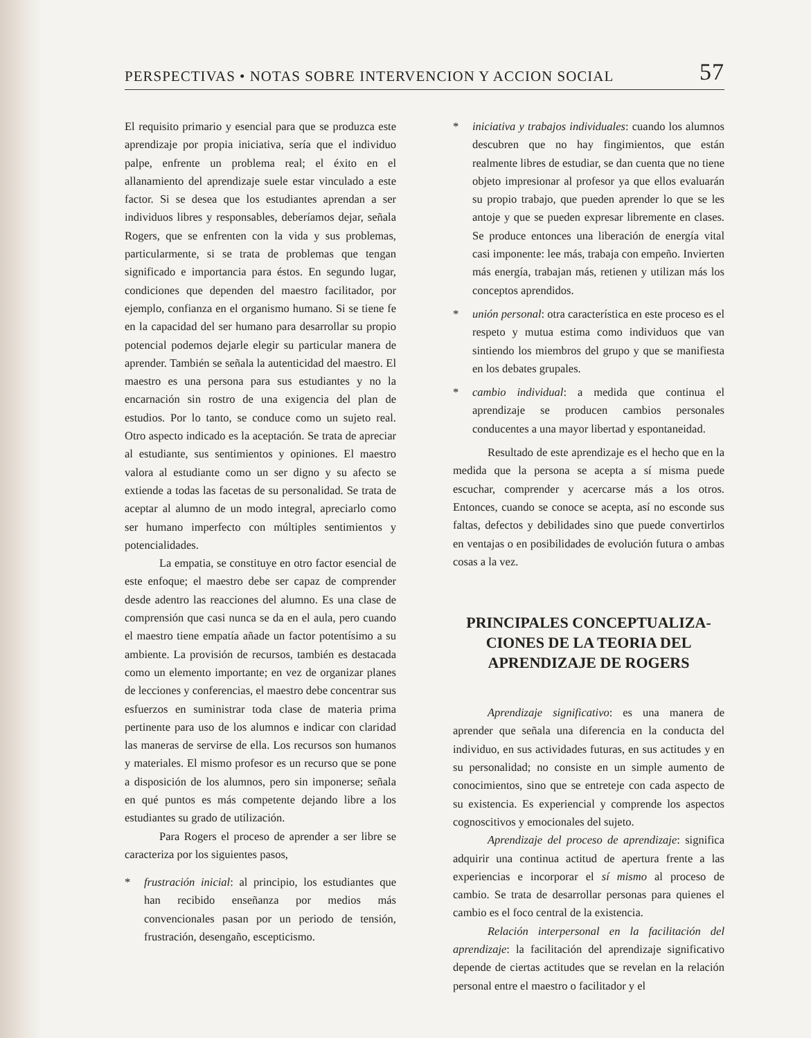PERSPECTIVAS • NOTAS SOBRE INTERVENCION Y ACCION SOCIAL 57
El requisito primario y esencial para que se produzca este aprendizaje por propia iniciativa, sería que el individuo palpe, enfrente un problema real; el éxito en el allanamiento del aprendizaje suele estar vinculado a este factor. Si se desea que los estudiantes aprendan a ser individuos libres y responsables, deberíamos dejar, señala Rogers, que se enfrenten con la vida y sus problemas, particularmente, si se trata de problemas que tengan significado e importancia para éstos. En segundo lugar, condiciones que dependen del maestro facilitador, por ejemplo, confianza en el organismo humano. Si se tiene fe en la capacidad del ser humano para desarrollar su propio potencial podemos dejarle elegir su particular manera de aprender. También se señala la autenticidad del maestro. El maestro es una persona para sus estudiantes y no la encarnación sin rostro de una exigencia del plan de estudios. Por lo tanto, se conduce como un sujeto real. Otro aspecto indicado es la aceptación. Se trata de apreciar al estudiante, sus sentimientos y opiniones. El maestro valora al estudiante como un ser digno y su afecto se extiende a todas las facetas de su personalidad. Se trata de aceptar al alumno de un modo integral, apreciarlo como ser humano imperfecto con múltiples sentimientos y potencialidades.
La empatia, se constituye en otro factor esencial de este enfoque; el maestro debe ser capaz de comprender desde adentro las reacciones del alumno. Es una clase de comprensión que casi nunca se da en el aula, pero cuando el maestro tiene empatía añade un factor potentísimo a su ambiente. La provisión de recursos, también es destacada como un elemento importante; en vez de organizar planes de lecciones y conferencias, el maestro debe concentrar sus esfuerzos en suministrar toda clase de materia prima pertinente para uso de los alumnos e indicar con claridad las maneras de servirse de ella. Los recursos son humanos y materiales. El mismo profesor es un recurso que se pone a disposición de los alumnos, pero sin imponerse; señala en qué puntos es más competente dejando libre a los estudiantes su grado de utilización.
Para Rogers el proceso de aprender a ser libre se caracteriza por los siguientes pasos,
* frustración inicial: al principio, los estudiantes que han recibido enseñanza por medios más convencionales pasan por un periodo de tensión, frustración, desengaño, escepticismo.
* iniciativa y trabajos individuales: cuando los alumnos descubren que no hay fingimientos, que están realmente libres de estudiar, se dan cuenta que no tiene objeto impresionar al profesor ya que ellos evaluarán su propio trabajo, que pueden aprender lo que se les antoje y que se pueden expresar libremente en clases. Se produce entonces una liberación de energía vital casi imponente: lee más, trabaja con empeño. Invierten más energía, trabajan más, retienen y utilizan más los conceptos aprendidos.
* unión personal: otra característica en este proceso es el respeto y mutua estima como individuos que van sintiendo los miembros del grupo y que se manifiesta en los debates grupales.
* cambio individual: a medida que continua el aprendizaje se producen cambios personales conducentes a una mayor libertad y espontaneidad.
Resultado de este aprendizaje es el hecho que en la medida que la persona se acepta a sí misma puede escuchar, comprender y acercarse más a los otros. Entonces, cuando se conoce se acepta, así no esconde sus faltas, defectos y debilidades sino que puede convertirlos en ventajas o en posibilidades de evolución futura o ambas cosas a la vez.
PRINCIPALES CONCEPTUALIZA-
CIONES DE LA TEORIA DEL
APRENDIZAJE DE ROGERS
Aprendizaje significativo: es una manera de aprender que señala una diferencia en la conducta del individuo, en sus actividades futuras, en sus actitudes y en su personalidad; no consiste en un simple aumento de conocimientos, sino que se entreteje con cada aspecto de su existencia. Es experiencial y comprende los aspectos cognoscitivos y emocionales del sujeto.
Aprendizaje del proceso de aprendizaje: significa adquirir una continua actitud de apertura frente a las experiencias e incorporar el sí mismo al proceso de cambio. Se trata de desarrollar personas para quienes el cambio es el foco central de la existencia.
Relación interpersonal en la facilitación del aprendizaje: la facilitación del aprendizaje significativo depende de ciertas actitudes que se revelan en la relación personal entre el maestro o facilitador y el